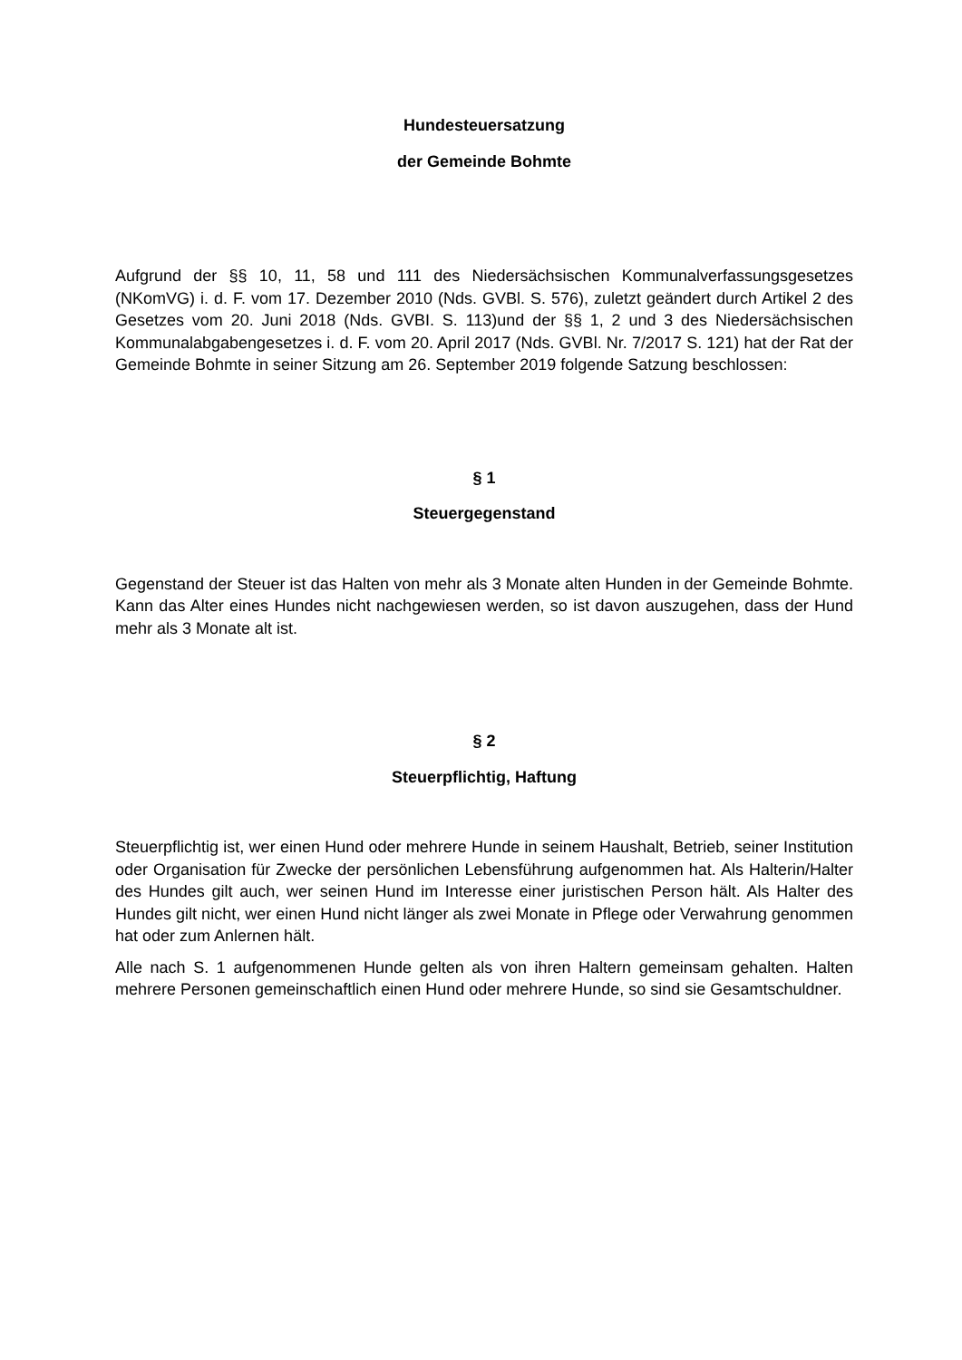Hundesteuersatzung
der Gemeinde Bohmte
Aufgrund der §§ 10, 11, 58 und 111 des Niedersächsischen Kommunalverfassungsgesetzes (NKomVG) i. d. F. vom 17. Dezember 2010 (Nds. GVBl. S. 576), zuletzt geändert durch Artikel 2 des Gesetzes vom 20. Juni 2018 (Nds. GVBI. S. 113)und der §§ 1, 2 und 3 des Niedersächsischen Kommunalabgabengesetzes i. d. F. vom 20. April 2017 (Nds. GVBl. Nr. 7/2017 S. 121) hat der Rat der Gemeinde Bohmte in seiner Sitzung am 26. September 2019 folgende Satzung beschlossen:
§ 1
Steuergegenstand
Gegenstand der Steuer ist das Halten von mehr als 3 Monate alten Hunden in der Gemeinde Bohmte. Kann das Alter eines Hundes nicht nachgewiesen werden, so ist davon auszugehen, dass der Hund mehr als 3 Monate alt ist.
§ 2
Steuerpflichtig, Haftung
Steuerpflichtig ist, wer einen Hund oder mehrere Hunde in seinem Haushalt, Betrieb, seiner Institution oder Organisation für Zwecke der persönlichen Lebensführung aufgenommen hat. Als Halterin/Halter des Hundes gilt auch, wer seinen Hund im Interesse einer juristischen Person hält. Als Halter des Hundes gilt nicht, wer einen Hund nicht länger als zwei Monate in Pflege oder Verwahrung genommen hat oder zum Anlernen hält.
Alle nach S. 1 aufgenommenen Hunde gelten als von ihren Haltern gemeinsam gehalten. Halten mehrere Personen gemeinschaftlich einen Hund oder mehrere Hunde, so sind sie Gesamtschuldner.